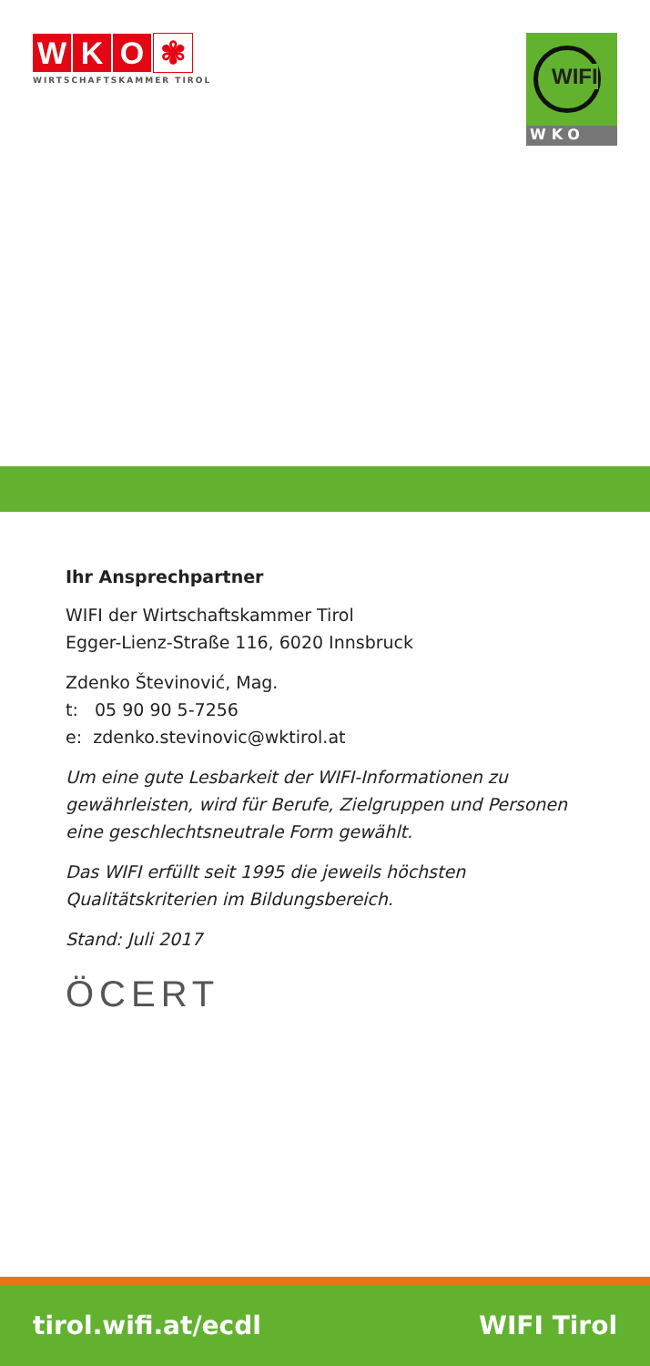WKO ✾
WIRTSCHAFTSKAMMER TIROL
WIFI
WKO
Ihr Ansprechpartner
WIFI der Wirtschaftskammer Tirol
Egger-Lienz-Straße 116, 6020 Innsbruck
Zdenko Števinović, Mag.
t: 05 90 90 5-7256
e: zdenko.stevinovic@wktirol.at
Um eine gute Lesbarkeit der WIFI-Informationen zu gewährleis­ten, wird für Berufe, Zielgruppen und Personen eine geschlechts­neutrale Form gewählt.
Das WIFI erfüllt seit 1995 die jeweils höchsten Qualitätskriterien im Bildungsbereich.
Stand: Juli 2017
ÖCERT
tirol.wifi.at/ecdl WIFI Tirol